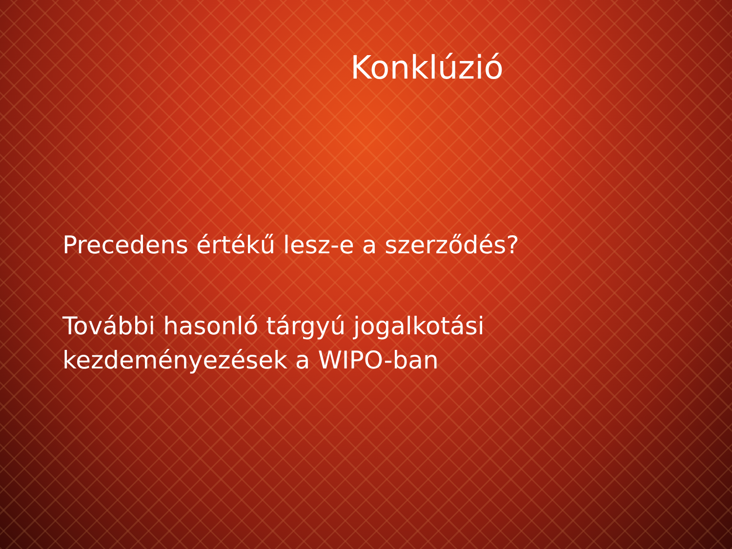Konklúzió
Precedens értékű lesz-e a szerződés?
További hasonló tárgyú jogalkotási
kezdeményezések a WIPO-ban